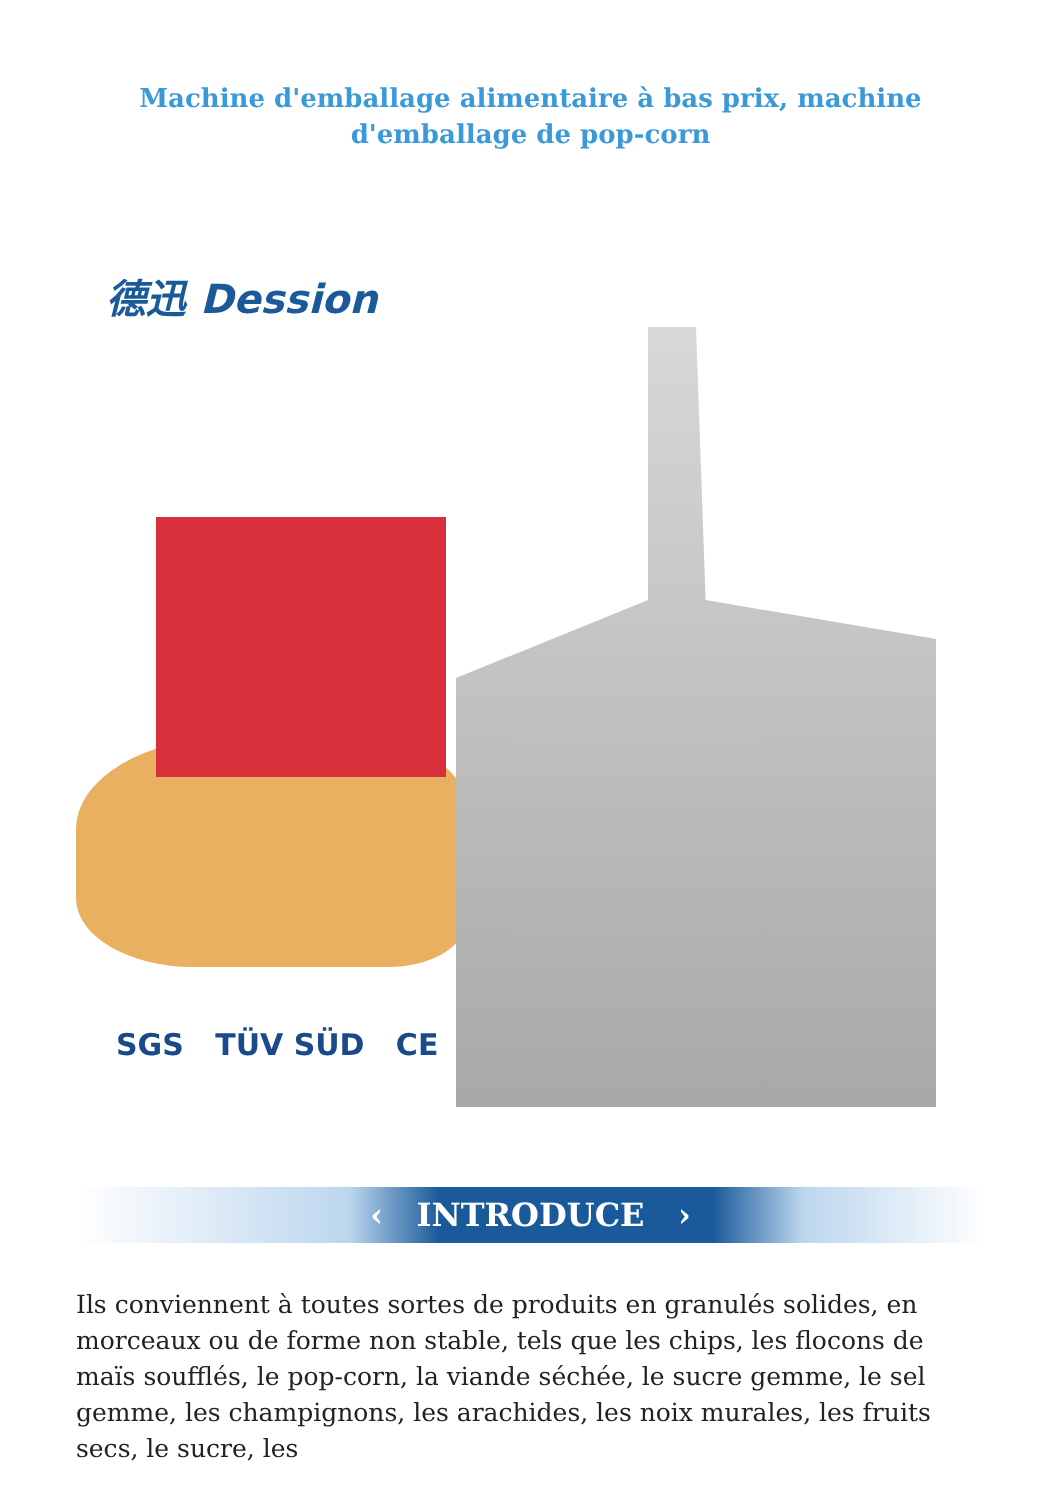Machine d'emballage alimentaire à bas prix, machine d'emballage de pop-corn
德迅 Dession
SGS TÜV SÜD CE
‹ INTRODUCE ›
Ils conviennent à toutes sortes de produits en granulés solides, en morceaux ou de forme non stable, tels que les chips, les flocons de maïs soufflés, le pop-corn, la viande séchée, le sucre gemme, le sel gemme, les champignons, les arachides, les noix murales, les fruits secs, le sucre, les